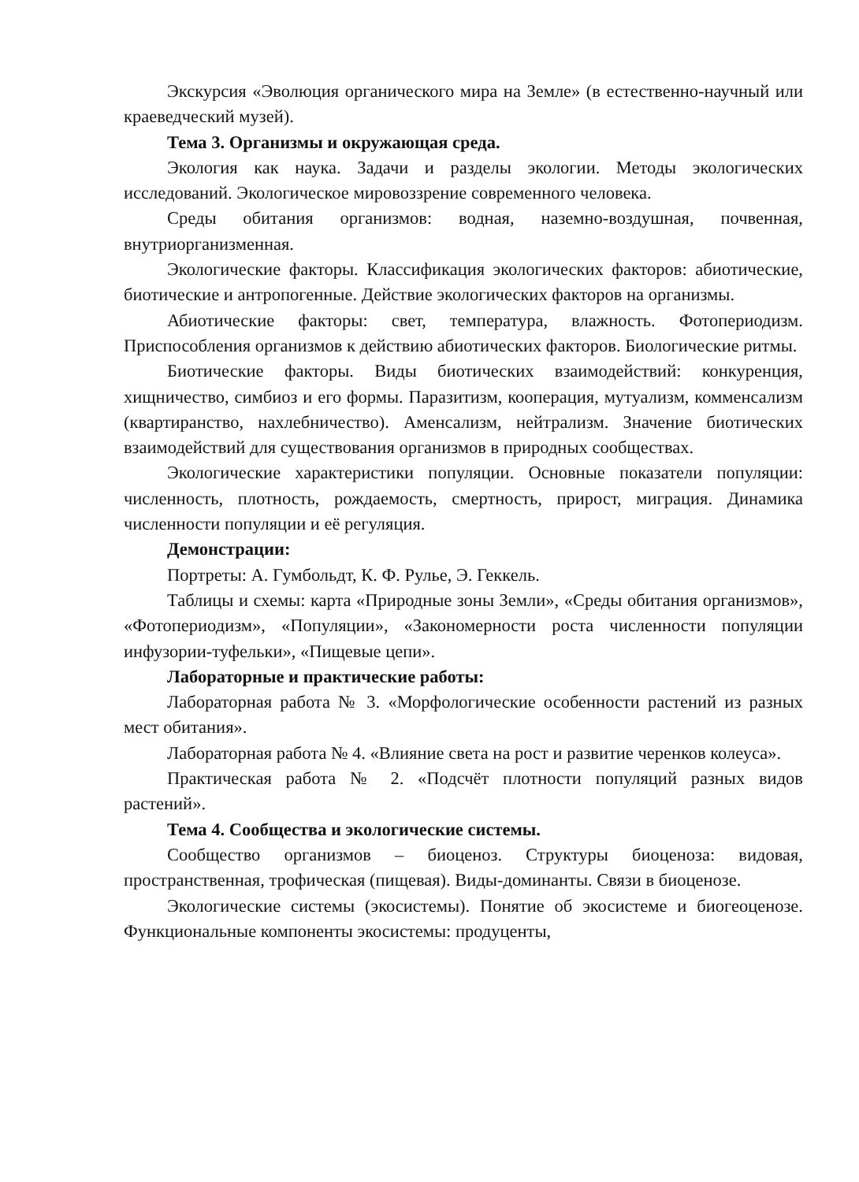Экскурсия «Эволюция органического мира на Земле» (в естественно-научный или краеведческий музей).
Тема 3. Организмы и окружающая среда.
Экология как наука. Задачи и разделы экологии. Методы экологических исследований. Экологическое мировоззрение современного человека.
Среды обитания организмов: водная, наземно-воздушная, почвенная, внутриорганизменная.
Экологические факторы. Классификация экологических факторов: абиотические, биотические и антропогенные. Действие экологических факторов на организмы.
Абиотические факторы: свет, температура, влажность. Фотопериодизм. Приспособления организмов к действию абиотических факторов. Биологические ритмы.
Биотические факторы. Виды биотических взаимодействий: конкуренция, хищничество, симбиоз и его формы. Паразитизм, кооперация, мутуализм, комменсализм (квартиранство, нахлебничество). Аменсализм, нейтрализм. Значение биотических взаимодействий для существования организмов в природных сообществах.
Экологические характеристики популяции. Основные показатели популяции: численность, плотность, рождаемость, смертность, прирост, миграция. Динамика численности популяции и её регуляция.
Демонстрации:
Портреты: А. Гумбольдт, К. Ф. Рулье, Э. Геккель.
Таблицы и схемы: карта «Природные зоны Земли», «Среды обитания организмов», «Фотопериодизм», «Популяции», «Закономерности роста численности популяции инфузории-туфельки», «Пищевые цепи».
Лабораторные и практические работы:
Лабораторная работа № 3. «Морфологические особенности растений из разных мест обитания».
Лабораторная работа № 4. «Влияние света на рост и развитие черенков колеуса».
Практическая работа № 2. «Подсчёт плотности популяций разных видов растений».
Тема 4. Сообщества и экологические системы.
Сообщество организмов – биоценоз. Структуры биоценоза: видовая, пространственная, трофическая (пищевая). Виды-доминанты. Связи в биоценозе.
Экологические системы (экосистемы). Понятие об экосистеме и биогеоценозе. Функциональные компоненты экосистемы: продуценты,